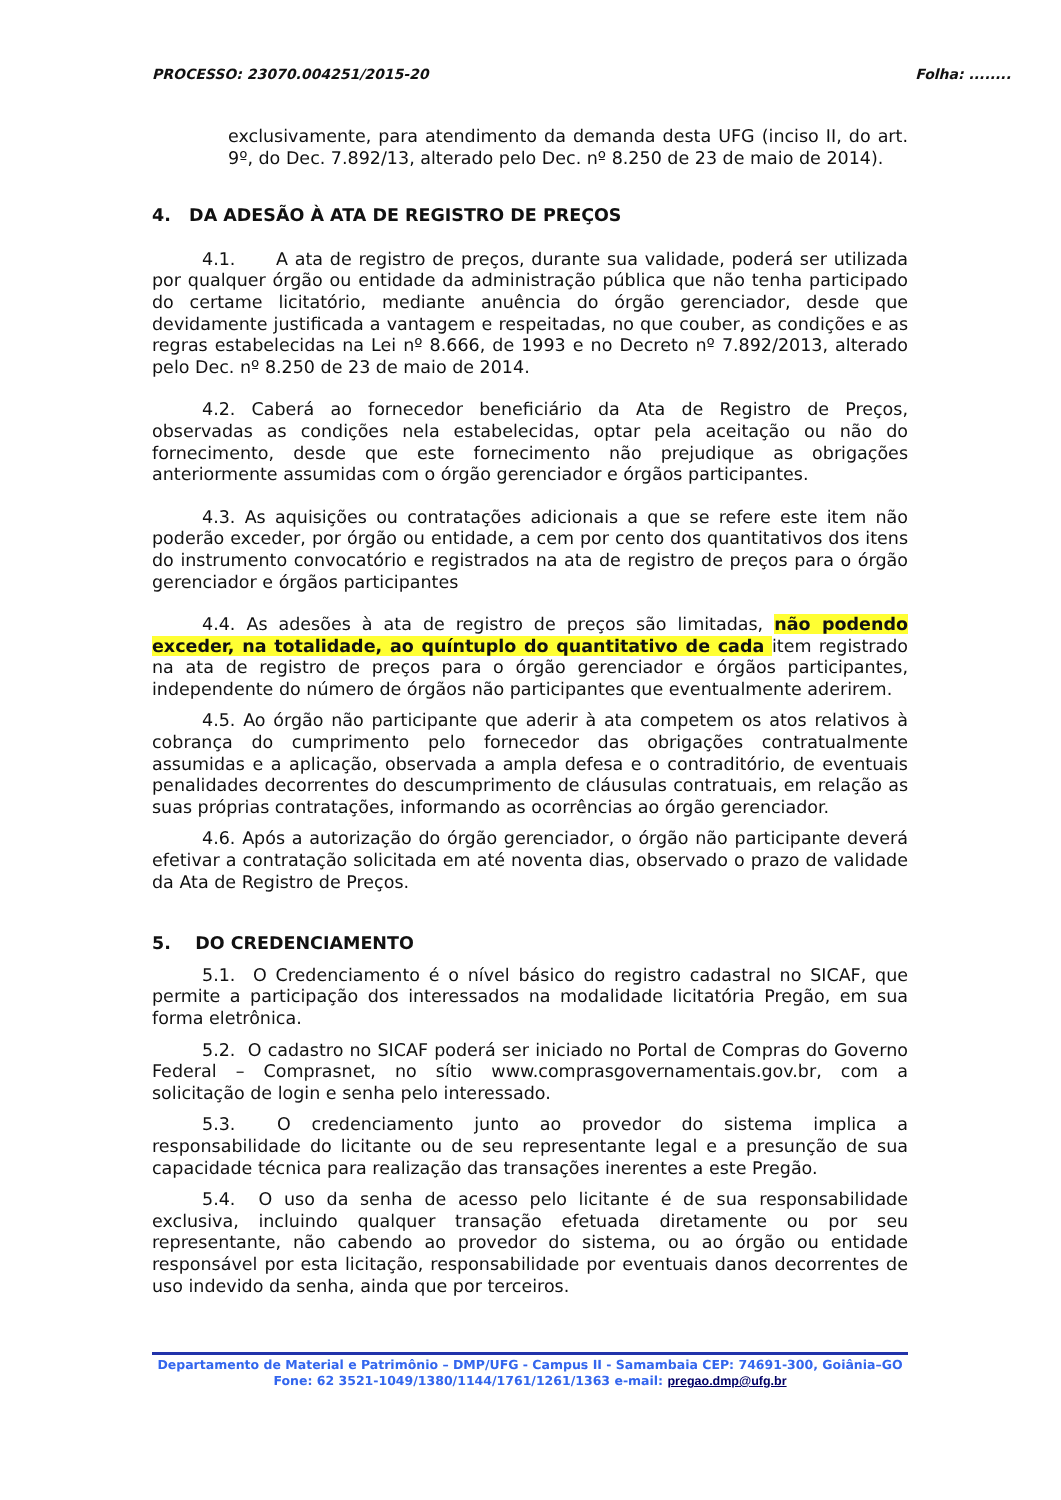PROCESSO: 23070.004251/2015-20 Folha: ........
exclusivamente, para atendimento da demanda desta UFG (inciso II, do art. 9º, do Dec. 7.892/13, alterado pelo Dec. nº 8.250 de 23 de maio de 2014).
4. DA ADESÃO À ATA DE REGISTRO DE PREÇOS
4.1. A ata de registro de preços, durante sua validade, poderá ser utilizada por qualquer órgão ou entidade da administração pública que não tenha participado do certame licitatório, mediante anuência do órgão gerenciador, desde que devidamente justificada a vantagem e respeitadas, no que couber, as condições e as regras estabelecidas na Lei nº 8.666, de 1993 e no Decreto nº 7.892/2013, alterado pelo Dec. nº 8.250 de 23 de maio de 2014.
4.2. Caberá ao fornecedor beneficiário da Ata de Registro de Preços, observadas as condições nela estabelecidas, optar pela aceitação ou não do fornecimento, desde que este fornecimento não prejudique as obrigações anteriormente assumidas com o órgão gerenciador e órgãos participantes.
4.3. As aquisições ou contratações adicionais a que se refere este item não poderão exceder, por órgão ou entidade, a cem por cento dos quantitativos dos itens do instrumento convocatório e registrados na ata de registro de preços para o órgão gerenciador e órgãos participantes
4.4. As adesões à ata de registro de preços são limitadas, não podendo exceder, na totalidade, ao quíntuplo do quantitativo de cada item registrado na ata de registro de preços para o órgão gerenciador e órgãos participantes, independente do número de órgãos não participantes que eventualmente aderirem.
4.5. Ao órgão não participante que aderir à ata competem os atos relativos à cobrança do cumprimento pelo fornecedor das obrigações contratualmente assumidas e a aplicação, observada a ampla defesa e o contraditório, de eventuais penalidades decorrentes do descumprimento de cláusulas contratuais, em relação as suas próprias contratações, informando as ocorrências ao órgão gerenciador.
4.6. Após a autorização do órgão gerenciador, o órgão não participante deverá efetivar a contratação solicitada em até noventa dias, observado o prazo de validade da Ata de Registro de Preços.
5. DO CREDENCIAMENTO
5.1. O Credenciamento é o nível básico do registro cadastral no SICAF, que permite a participação dos interessados na modalidade licitatória Pregão, em sua forma eletrônica.
5.2. O cadastro no SICAF poderá ser iniciado no Portal de Compras do Governo Federal – Comprasnet, no sítio www.comprasgovernamentais.gov.br, com a solicitação de login e senha pelo interessado.
5.3. O credenciamento junto ao provedor do sistema implica a responsabilidade do licitante ou de seu representante legal e a presunção de sua capacidade técnica para realização das transações inerentes a este Pregão.
5.4. O uso da senha de acesso pelo licitante é de sua responsabilidade exclusiva, incluindo qualquer transação efetuada diretamente ou por seu representante, não cabendo ao provedor do sistema, ou ao órgão ou entidade responsável por esta licitação, responsabilidade por eventuais danos decorrentes de uso indevido da senha, ainda que por terceiros.
Departamento de Material e Patrimônio – DMP/UFG - Campus II - Samambaia CEP: 74691-300, Goiânia–GO
Fone: 62 3521-1049/1380/1144/1761/1261/1363 e-mail: pregao.dmp@ufg.br